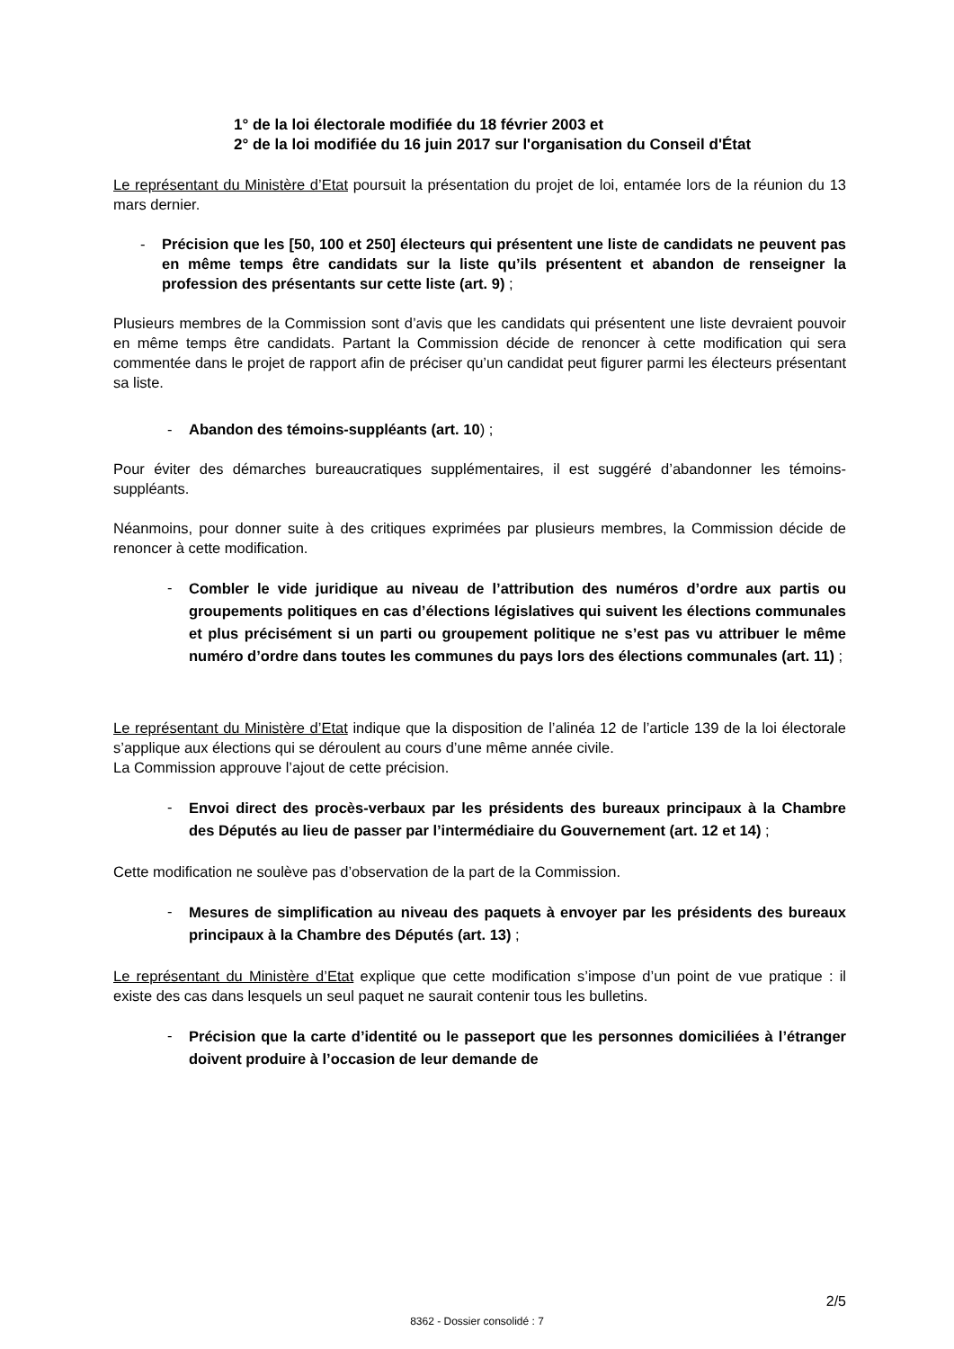1° de la loi électorale modifiée du 18 février 2003 et
2° de la loi modifiée du 16 juin 2017 sur l'organisation du Conseil d'État
Le représentant du Ministère d’Etat poursuit la présentation du projet de loi, entamée lors de la réunion du 13 mars dernier.
- Précision que les [50, 100 et 250] électeurs qui présentent une liste de candidats ne peuvent pas en même temps être candidats sur la liste qu’ils présentent et abandon de renseigner la profession des présentants sur cette liste (art. 9) ;
Plusieurs membres de la Commission sont d’avis que les candidats qui présentent une liste devraient pouvoir en même temps être candidats. Partant la Commission décide de renoncer à cette modification qui sera commentée dans le projet de rapport afin de préciser qu’un candidat peut figurer parmi les électeurs présentant sa liste.
- Abandon des témoins-suppléants (art. 10) ;
Pour éviter des démarches bureaucratiques supplémentaires, il est suggéré d’abandonner les témoins-suppléants.
Néanmoins, pour donner suite à des critiques exprimées par plusieurs membres, la Commission décide de renoncer à cette modification.
-
Combler le vide juridique au niveau de l’attribution des numéros d’ordre aux partis ou groupements politiques en cas d’élections législatives qui suivent les élections communales et plus précisément si un parti ou groupement politique ne s’est pas vu attribuer le même numéro d’ordre dans toutes les communes du pays lors des élections communales (art. 11) ;
Le représentant du Ministère d’Etat indique que la disposition de l’alinéa 12 de l’article 139 de la loi électorale s’applique aux élections qui se déroulent au cours d’une même année civile.
La Commission approuve l’ajout de cette précision.
-
Envoi direct des procès-verbaux par les présidents des bureaux principaux à la Chambre des Députés au lieu de passer par l’intermédiaire du Gouvernement (art. 12 et 14) ;
Cette modification ne soulève pas d’observation de la part de la Commission.
-
Mesures de simplification au niveau des paquets à envoyer par les présidents des bureaux principaux à la Chambre des Députés (art. 13) ;
Le représentant du Ministère d’Etat explique que cette modification s’impose d’un point de vue pratique : il existe des cas dans lesquels un seul paquet ne saurait contenir tous les bulletins.
-
Précision que la carte d’identité ou le passeport que les personnes domiciliées à l’étranger doivent produire à l’occasion de leur demande de
2/5
8362 - Dossier consolidé : 7